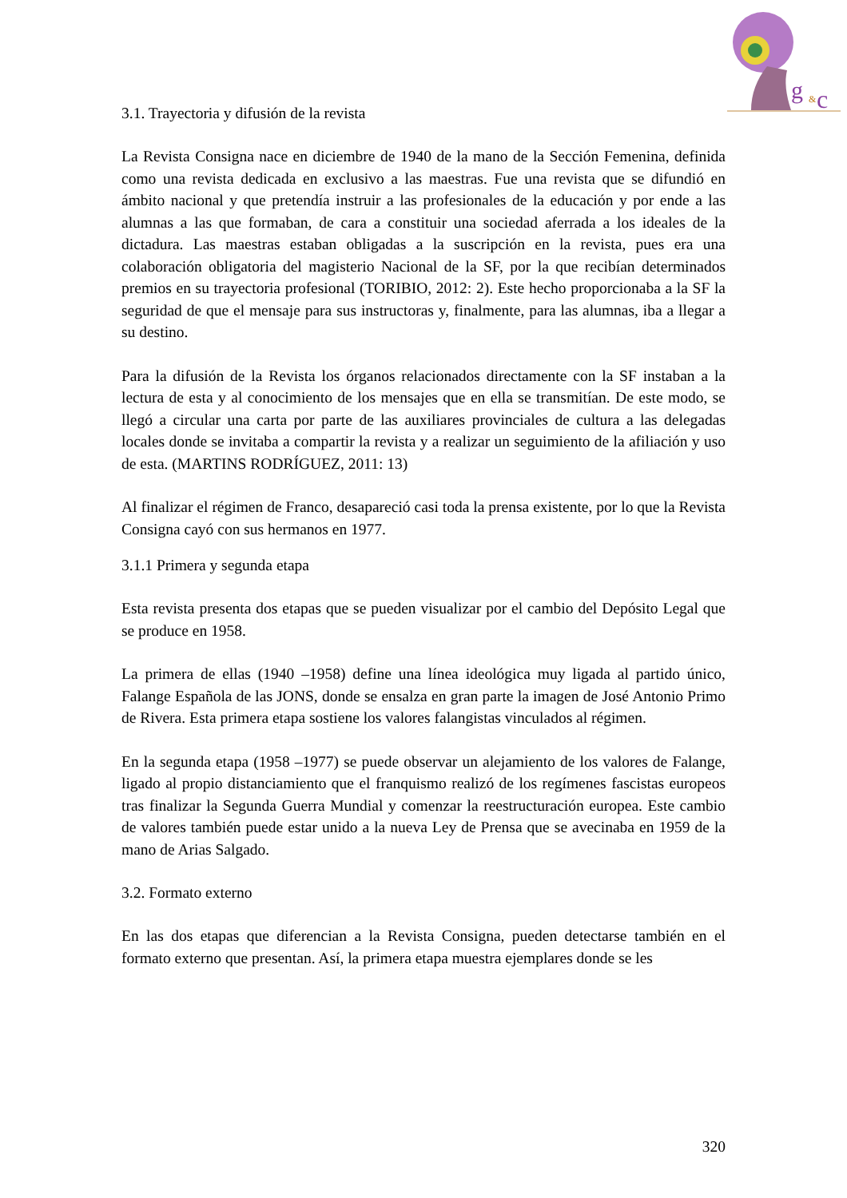g
&
c
3.1. Trayectoria y difusión de la revista
La Revista Consigna nace en diciembre de 1940 de la mano de la Sección Femenina, definida como una revista dedicada en exclusivo a las maestras. Fue una revista que se difundió en ámbito nacional y que pretendía instruir a las profesionales de la educación y por ende a las alumnas a las que formaban, de cara a constituir una sociedad aferrada a los ideales de la dictadura. Las maestras estaban obligadas a la suscripción en la revista, pues era una colaboración obligatoria del magisterio Nacional de la SF, por la que recibían determinados premios en su trayectoria profesional (TORIBIO, 2012: 2). Este hecho proporcionaba a la SF la seguridad de que el mensaje para sus instructoras y, finalmente, para las alumnas, iba a llegar a su destino.
Para la difusión de la Revista los órganos relacionados directamente con la SF instaban a la lectura de esta y al conocimiento de los mensajes que en ella se transmitían. De este modo, se llegó a circular una carta por parte de las auxiliares provinciales de cultura a las delegadas locales donde se invitaba a compartir la revista y a realizar un seguimiento de la afiliación y uso de esta. (MARTINS RODRÍGUEZ, 2011: 13)
Al finalizar el régimen de Franco, desapareció casi toda la prensa existente, por lo que la Revista Consigna cayó con sus hermanos en 1977.
3.1.1 Primera y segunda etapa
Esta revista presenta dos etapas que se pueden visualizar por el cambio del Depósito Legal que se produce en 1958.
La primera de ellas (1940 –1958) define una línea ideológica muy ligada al partido único, Falange Española de las JONS, donde se ensalza en gran parte la imagen de José Antonio Primo de Rivera. Esta primera etapa sostiene los valores falangistas vinculados al régimen.
En la segunda etapa (1958 –1977) se puede observar un alejamiento de los valores de Falange, ligado al propio distanciamiento que el franquismo realizó de los regímenes fascistas europeos tras finalizar la Segunda Guerra Mundial y comenzar la reestructuración europea. Este cambio de valores también puede estar unido a la nueva Ley de Prensa que se avecinaba en 1959 de la mano de Arias Salgado.
3.2. Formato externo
En las dos etapas que diferencian a la Revista Consigna, pueden detectarse también en el formato externo que presentan. Así, la primera etapa muestra ejemplares donde se les
320